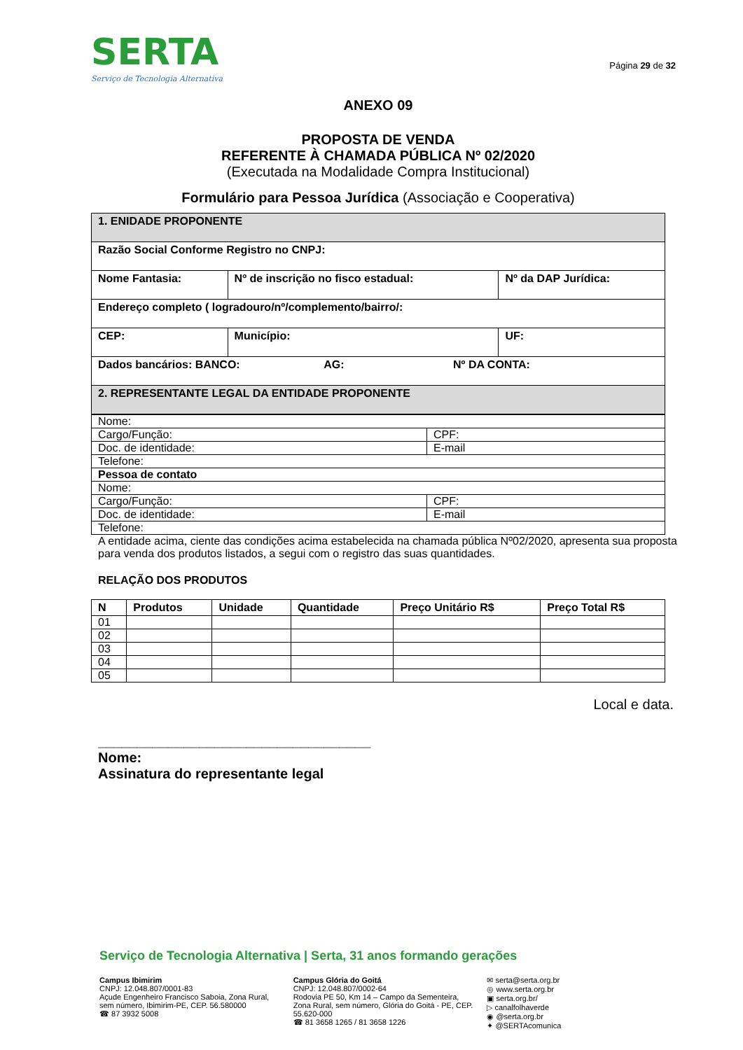SERTA
Serviço de Tecnologia Alternativa
Página 29 de 32
ANEXO 09
PROPOSTA DE VENDA
REFERENTE À CHAMADA PÚBLICA Nº 02/2020
(Executada na Modalidade Compra Institucional)
Formulário para Pessoa Jurídica (Associação e Cooperativa)
| 1. ENIDADE PROPONENTE | | | |
| Razão Social Conforme Registro no CNPJ: | | | |
| Nome Fantasia: | | Nº de inscrição no fisco estadual: | Nº da DAP Jurídica: |
| Endereço completo ( logradouro/nº/complemento/bairro/: | | | |
| CEP: | Município: | | UF: |
| Dados bancários: BANCO: AG: Nº DA CONTA: | | | |
| 2. REPRESENTANTE LEGAL DA ENTIDADE PROPONENTE | | | |
| Nome: | |
| Cargo/Função: | CPF: |
| Doc. de identidade: | E-mail |
| Telefone: | |
| Pessoa de contato | |
| Nome: | |
| Cargo/Função: | CPF: |
| Doc. de identidade: | E-mail |
| Telefone: | |
A entidade acima, ciente das condições acima estabelecida na chamada pública Nº02/2020, apresenta sua proposta para venda dos produtos listados, a segui com o registro das suas quantidades.
RELAÇÃO DOS PRODUTOS
| N | Produtos | Unidade | Quantidade | Preço Unitário R$ | Preço Total R$ |
| --- | --- | --- | --- | --- | --- |
| 01 | | | | | |
| 02 | | | | | |
| 03 | | | | | |
| 04 | | | | | |
| 05 | | | | | |
Local e data.
___________________________________
Nome:
Assinatura do representante legal
Serviço de Tecnologia Alternativa | Serta, 31 anos formando gerações
Campus Ibimirim
CNPJ: 12.048.807/0001-83
Açude Engenheiro Francisco Saboia, Zona Rural, sem número, Ibimirim-PE, CEP. 56.580000
☎ 87 3932 5008
Campus Glória do Goitá
CNPJ: 12.048.807/0002-64
Rodovia PE 50, Km 14 – Campo da Sementeira, Zona Rural, sem número, Glória do Goitá - PE, CEP. 55.620-000
☎ 81 3658 1265 / 81 3658 1226
✉ serta@serta.org.br
◎ www.serta.org.br
▣ serta.org.br/
▷ canalfolhaverde
◉ @serta.org.br
✦ @SERTAcomunica